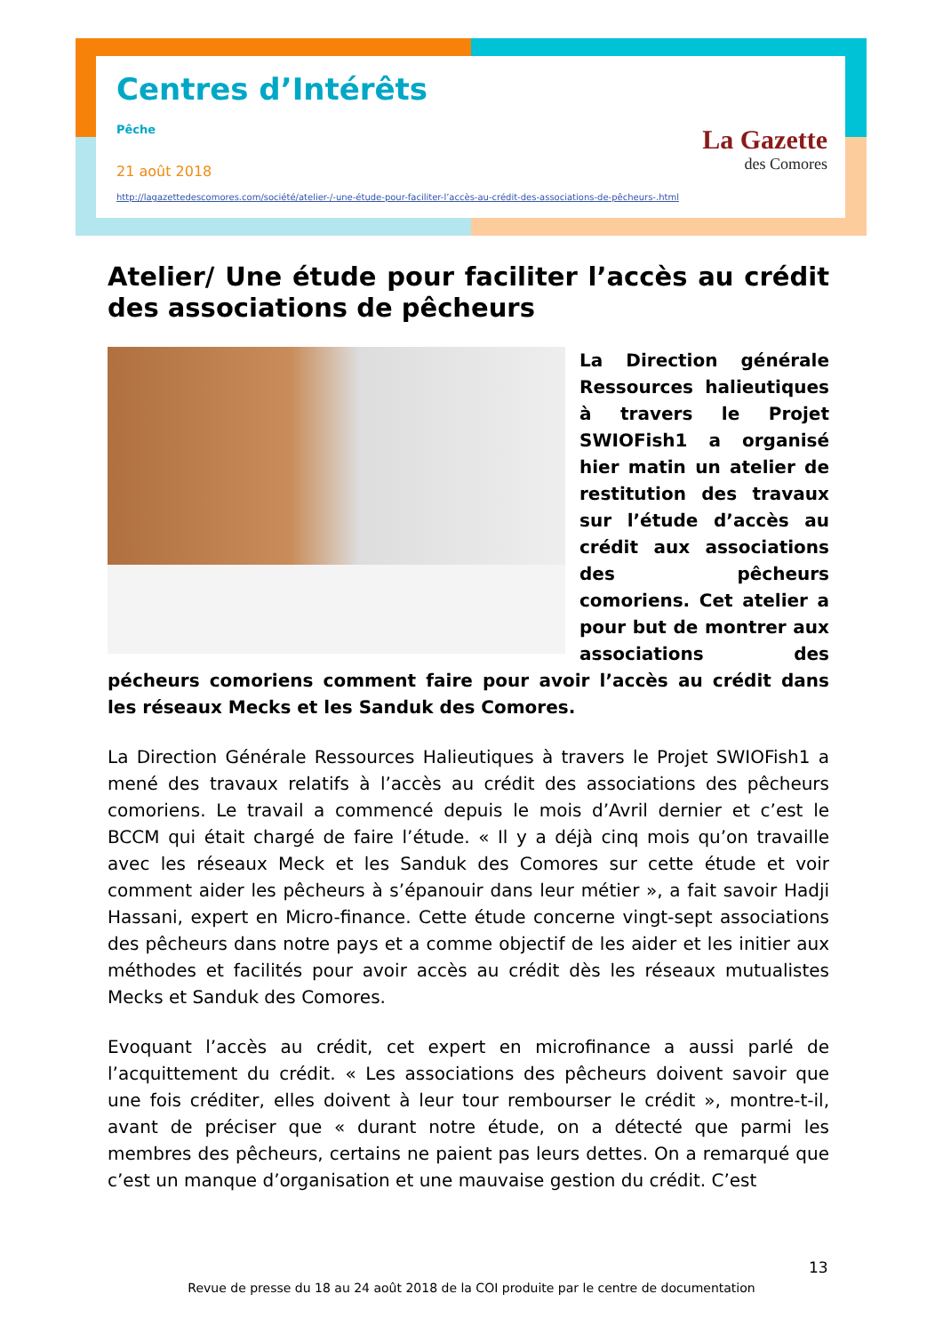Centres d’Intérêts
Pêche
21 août 2018
http://lagazettedescomores.com/société/atelier-/-une-étude-pour-faciliter-l’accès-au-crédit-des-associations-de-pêcheurs-.html
La Gazette
des Comores
Atelier/ Une étude pour faciliter l’accès au crédit des associations de pêcheurs
La Direction générale Ressources halieutiques à travers le Projet SWIOFish1 a organisé hier matin un atelier de restitution des travaux sur l’étude d’accès au crédit aux associations des pêcheurs comoriens. Cet atelier a pour but de montrer aux associations des pécheurs comoriens comment faire pour avoir l’accès au crédit dans les réseaux Mecks et les Sanduk des Comores.
La Direction Générale Ressources Halieutiques à travers le Projet SWIOFish1 a mené des travaux relatifs à l’accès au crédit des associations des pêcheurs comoriens. Le travail a commencé depuis le mois d’Avril dernier et c’est le BCCM qui était chargé de faire l’étude. « Il y a déjà cinq mois qu’on travaille avec les réseaux Meck et les Sanduk des Comores sur cette étude et voir comment aider les pêcheurs à s’épanouir dans leur métier », a fait savoir Hadji Hassani, expert en Micro-finance. Cette étude concerne vingt-sept associations des pêcheurs dans notre pays et a comme objectif de les aider et les initier aux méthodes et facilités pour avoir accès au crédit dès les réseaux mutualistes Mecks et Sanduk des Comores.
Evoquant l’accès au crédit, cet expert en microfinance a aussi parlé de l’acquittement du crédit. « Les associations des pêcheurs doivent savoir que une fois créditer, elles doivent à leur tour rembourser le crédit », montre-t-il, avant de préciser que « durant notre étude, on a détecté que parmi les membres des pêcheurs, certains ne paient pas leurs dettes. On a remarqué que c’est un manque d’organisation et une mauvaise gestion du crédit. C’est
13
Revue de presse du 18 au 24 août 2018 de la COI produite par le centre de documentation